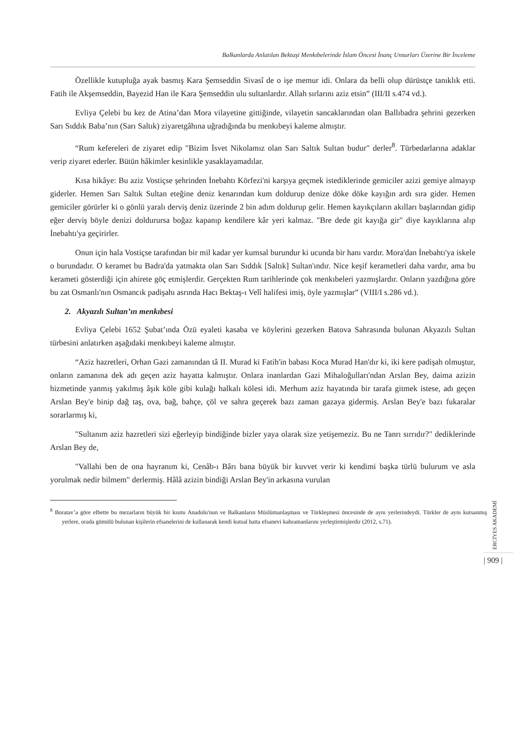Balkanlarda Anlatılan Bektaşi Menkıbelerinde İslam Öncesi İnanç Unsurları Üzerine Bir İnceleme
Özellikle kutupluğa ayak basmış Kara Şemseddin Sivasî de o işe memur idi. Onlara da belli olup dürüstçe tanıklık etti. Fatih ile Akşemseddin, Bayezid Han ile Kara Şemseddin ulu sultanlardır. Allah sırlarını aziz etsin” (III/II s.474 vd.).
Evliya Çelebi bu kez de Atina’dan Mora vilayetine gittiğinde, vilayetin sancaklarından olan Ballıbadra şehrini gezerken Sarı Sıddık Baba’nın (Sarı Saltık) ziyaretgâhına uğradığında bu menkıbeyi kaleme almıştır.
“Rum kefereleri de ziyaret edip "Bizim İsvet Nikolamız olan Sarı Saltık Sultan budur" derler<sup>8</sup>. Türbedarlarına adaklar verip ziyaret ederler. Bütün hâkimler kesinlikle yasaklayamadılar.
Kısa hikâye: Bu aziz Vostiçse şehrinden İnebahtı Körfezi'ni karşıya geçmek istediklerinde gemiciler azizi gemiye almayıp giderler. Hemen Sarı Saltık Sultan eteğine deniz kenarından kum doldurup denize döke döke kayığın ardı sıra gider. Hemen gemiciler görürler ki o gönlü yaralı derviş deniz üzerinde 2 bin adım doldurup gelir. Hemen kayıkçıların akılları başlarından gidip eğer derviş böyle denizi doldurursa boğaz kapanıp kendilere kâr yeri kalmaz. "Bre dede git kayığa gir" diye kayıklarına alıp İnebahtı'ya geçirirler.
Onun için hala Vostiçse tarafından bir mil kadar yer kumsal burundur ki ucunda bir hanı vardır. Mora'dan İnebahtı'ya iskele o burundadır. O keramet bu Badra'da yatmakta olan Sarı Sıddık [Saltık] Sultan'ındır. Nice keşif kerametleri daha vardır, ama bu kerameti gösterdiği için ahirete göç etmişlerdir. Gerçekten Rum tarihlerinde çok menkıbeleri yazmışlardır. Onların yazdığına göre bu zat Osmanlı'nın Osmancık padişahı asrında Hacı Bektaş-ı Velî halifesi imiş, öyle yazmışlar” (VIII/I s.286 vd.).
2. Akyazılı Sultan’ın menkıbesi
Evliya Çelebi 1652 Şubat’ında Özü eyaleti kasaba ve köylerini gezerken Batova Sahrasında bulunan Akyazılı Sultan türbesini anlatırken aşağıdaki menkıbeyi kaleme almıştır.
“Aziz hazretleri, Orhan Gazi zamanından tâ II. Murad ki Fatih'in babası Koca Murad Han'dır ki, iki kere padişah olmuştur, onların zamanına dek adı geçen aziz hayatta kalmıştır. Onlara inanlardan Gazi Mihaloğulları'ndan Arslan Bey, daima azizin hizmetinde yanmış yakılmış âşık köle gibi kulağı halkalı kölesi idi. Merhum aziz hayatında bir tarafa gitmek istese, adı geçen Arslan Bey'e binip dağ taş, ova, bağ, bahçe, çöl ve sahra geçerek bazı zaman gazaya gidermiş. Arslan Bey'e bazı fukaralar sorarlarmış ki,
"Sultanım aziz hazretleri sizi eğerleyip bindiğinde bizler yaya olarak size yetişemeziz. Bu ne Tanrı sırrıdır?" dediklerinde Arslan Bey de,
"Vallahi ben de ona hayranım ki, Cenâb-ı Bârı bana büyük bir kuvvet verir ki kendimi başka türlü bulurum ve asla yorulmak nedir bilmem" derlermiş. Hâlâ azizin bindiği Arslan Bey'in arkasına vurulan
<sup>8</sup> Boratav’a göre elbette bu mezarların büyük bir kısmı Anadolu'nun ve Balkanların Müslümanlaşması ve Türkleşmesi öncesinde de aynı yerlerindeydi. Türkler de aynı kutsanmış yerlere, orada gömülü bulunan kişilerin efsanelerini de kullanarak kendi kutsal hatta efsanevi kahramanlarını yerleştirmişlerdir (2012, s.71).
ERCİYES AKADEMİ
| 909 |